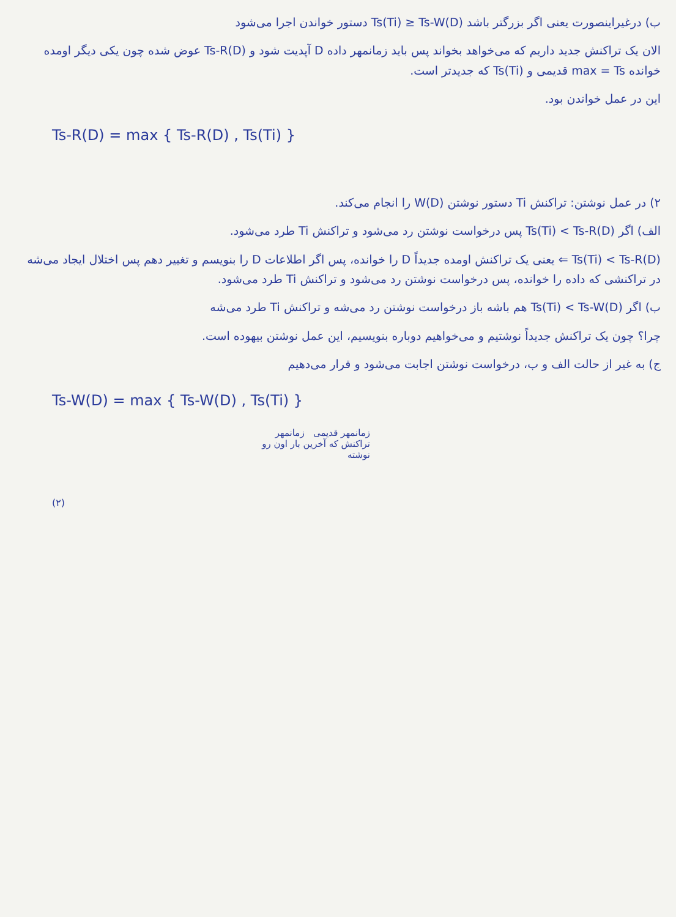ب) درغیراینصورت یعنی اگر بزرگتر باشد Ts(Ti) ≥ Ts-W(D) دستور خواندن اجرا می‌شود
الان یک تراکنش جدید داریم که می‌خواهد بخواند پس باید زمانمهر داده D آپدیت شود و Ts-R(D) عوض شده چون یکی دیگر اومده خوانده max = Ts قدیمی و Ts(Ti) که جدیدتر است.
این در عمل خواندن بود.
Ts-R(D) = max { Ts-R(D) , Ts(Ti) }
۲) در عمل نوشتن: تراکنش Ti دستور نوشتن W(D) را انجام می‌کند.
الف) اگر Ts(Ti) < Ts-R(D) پس درخواست نوشتن رد می‌شود و تراکنش Ti طرد می‌شود.
Ts(Ti) < Ts-R(D) ⇐ یعنی یک تراکنش اومده جدیداً D را خوانده، پس اگر اطلاعات D را بنویسم و تغییر دهم پس اختلال ایجاد می‌شه در تراکنشی که داده را خوانده، پس درخواست نوشتن رد می‌شود و تراکنش Ti طرد می‌شود.
ب) اگر Ts(Ti) < Ts-W(D) هم باشه باز درخواست نوشتن رد می‌شه و تراکنش Ti طرد می‌شه
چرا؟ چون یک تراکنش جدیداً نوشتیم و می‌خواهیم دوباره بنویسیم، این عمل نوشتن بیهوده است.
ج) به غیر از حالت الف و ب، درخواست نوشتن اجابت می‌شود و قرار می‌دهیم
Ts-W(D) = max { Ts-W(D) , Ts(Ti) }
زمانمهر قدیمی زمانمهر تراکنش که آخرین بار اون رو نوشته
(۲)